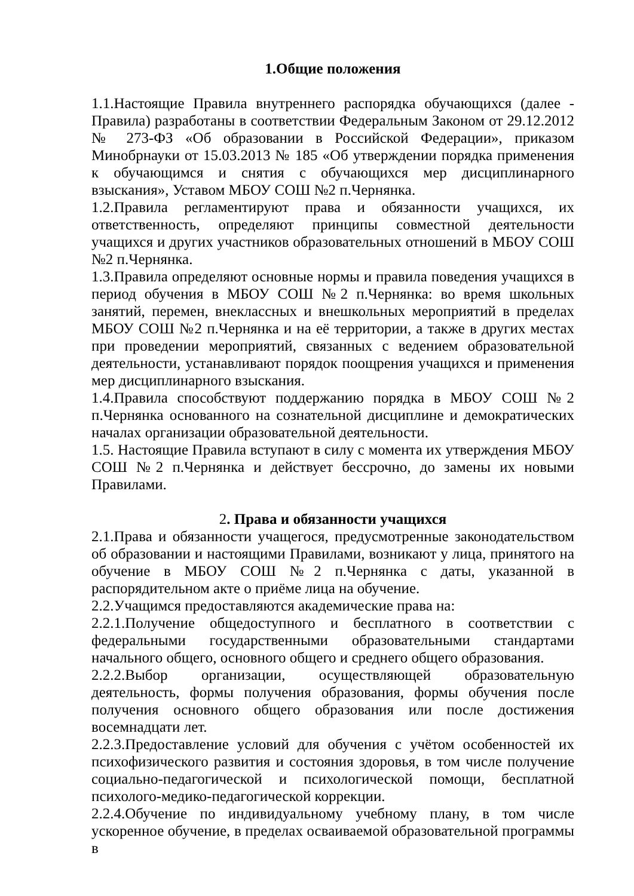1.Общие положения
1.1.Настоящие Правила внутреннего распорядка обучающихся (далее - Правила) разработаны в соответствии Федеральным Законом от 29.12.2012 № 273-ФЗ «Об образовании в Российской Федерации», приказом Минобрнауки от 15.03.2013 № 185 «Об утверждении порядка применения к обучающимся и снятия с обучающихся мер дисциплинарного взыскания», Уставом МБОУ СОШ №2 п.Чернянка.
1.2.Правила регламентируют права и обязанности учащихся, их ответственность, определяют принципы совместной деятельности учащихся и других участников образовательных отношений в МБОУ СОШ №2 п.Чернянка.
1.3.Правила определяют основные нормы и правила поведения учащихся в период обучения в МБОУ СОШ №2 п.Чернянка: во время школьных занятий, перемен, внеклассных и внешкольных мероприятий в пределах МБОУ СОШ №2 п.Чернянка и на её территории, а также в других местах при проведении мероприятий, связанных с ведением образовательной деятельности, устанавливают порядок поощрения учащихся и применения мер дисциплинарного взыскания.
1.4.Правила способствуют поддержанию порядка в МБОУ СОШ №2 п.Чернянка основанного на сознательной дисциплине и демократических началах организации образовательной деятельности.
1.5. Настоящие Правила вступают в силу с момента их утверждения МБОУ СОШ №2 п.Чернянка и действует бессрочно, до замены их новыми Правилами.
2. Права и обязанности учащихся
2.1.Права и обязанности учащегося, предусмотренные законодательством об образовании и настоящими Правилами, возникают у лица, принятого на обучение в МБОУ СОШ №2 п.Чернянка с даты, указанной в распорядительном акте о приёме лица на обучение.
2.2.Учащимся предоставляются академические права на:
2.2.1.Получение общедоступного и бесплатного в соответствии с федеральными государственными образовательными стандартами начального общего, основного общего и среднего общего образования.
2.2.2.Выбор организации, осуществляющей образовательную деятельность, формы получения образования, формы обучения после получения основного общего образования или после достижения восемнадцати лет.
2.2.3.Предоставление условий для обучения с учётом особенностей их психофизического развития и состояния здоровья, в том числе получение социально-педагогической и психологической помощи, бесплатной психолого-медико-педагогической коррекции.
2.2.4.Обучение по индивидуальному учебному плану, в том числе ускоренное обучение, в пределах осваиваемой образовательной программы в